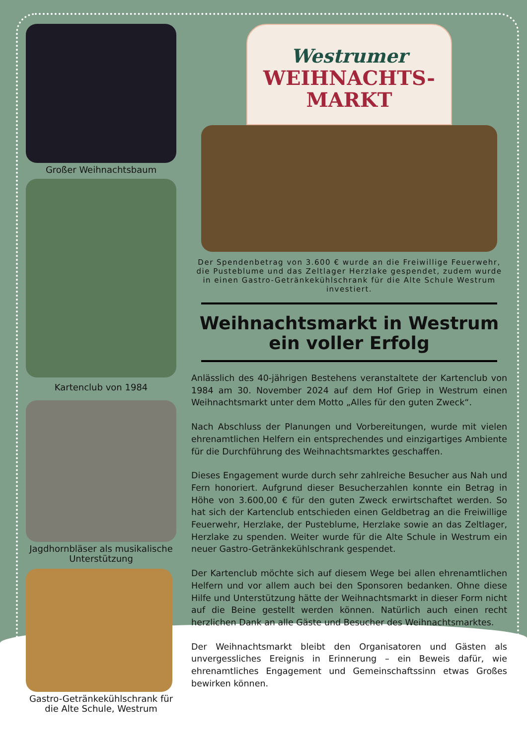Großer Weihnachtsbaum
Kartenclub von 1984
Jagdhornbläser als musikalische Unterstützung
Gastro-Getränkekühlschrank für die Alte Schule, Westrum
Westrumer
WEIHNACHTS-
MARKT
Der Spendenbetrag von 3.600 € wurde an die Freiwillige Feuerwehr, die Pusteblume und das Zeltlager Herzlake gespendet, zudem wurde in einen Gastro-Getränkekühlschrank für die Alte Schule Westrum investiert.
Weihnachtsmarkt in Westrum ein voller Erfolg
Anlässlich des 40-jährigen Bestehens veranstaltete der Kartenclub von 1984 am 30. November 2024 auf dem Hof Griep in Westrum einen Weihnachtsmarkt unter dem Motto „Alles für den guten Zweck“.
Nach Abschluss der Planungen und Vorbereitungen, wurde mit vielen ehrenamtlichen Helfern ein entsprechendes und einzigartiges Ambiente für die Durchführung des Weihnachtsmarktes geschaffen.
Dieses Engagement wurde durch sehr zahlreiche Besucher aus Nah und Fern honoriert. Aufgrund dieser Besucherzahlen konnte ein Betrag in Höhe von 3.600,00 € für den guten Zweck erwirtschaftet werden. So hat sich der Kartenclub entschieden einen Geldbetrag an die Freiwillige Feuerwehr, Herzlake, der Pusteblume, Herzlake sowie an das Zeltlager, Herzlake zu spenden. Weiter wurde für die Alte Schule in Westrum ein neuer Gastro-Getränkekühlschrank gespendet.
Der Kartenclub möchte sich auf diesem Wege bei allen ehrenamtlichen Helfern und vor allem auch bei den Sponsoren bedanken. Ohne diese Hilfe und Unterstützung hätte der Weihnachtsmarkt in dieser Form nicht auf die Beine gestellt werden können. Natürlich auch einen recht herzlichen Dank an alle Gäste und Besucher des Weihnachtsmarktes.
Der Weihnachtsmarkt bleibt den Organisatoren und Gästen als unvergessliches Ereignis in Erinnerung – ein Beweis dafür, wie ehrenamtliches Engagement und Gemeinschaftssinn etwas Großes bewirken können.